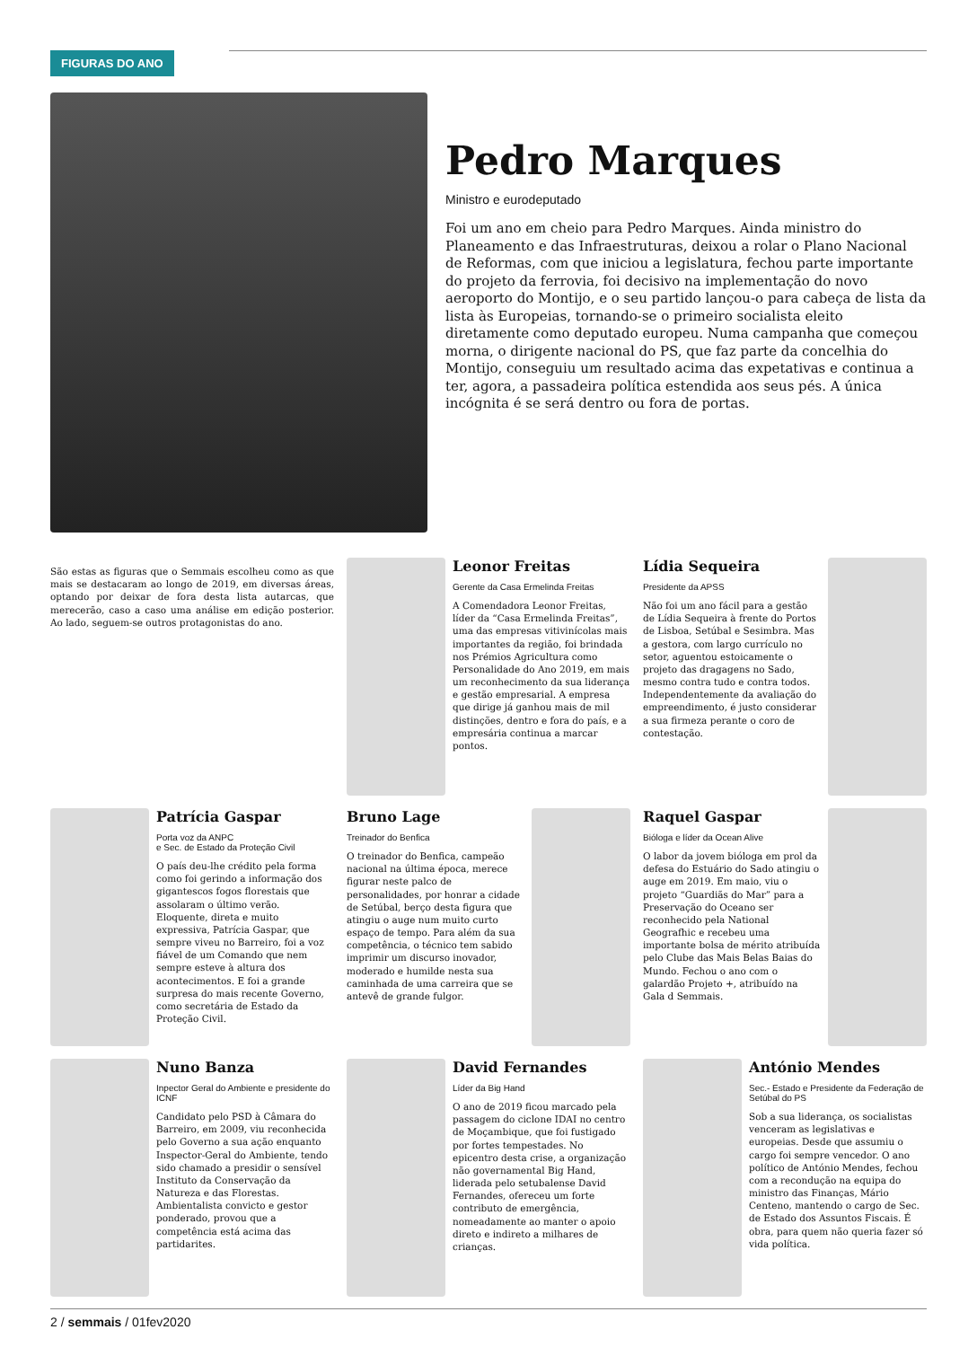FIGURAS DO ANO
Pedro Marques
Ministro e eurodeputado
Foi um ano em cheio para Pedro Marques. Ainda ministro do Planeamento e das Infraestruturas, deixou a rolar o Plano Nacional de Reformas, com que iniciou a legislatura, fechou parte importante do projeto da ferrovia, foi decisivo na implementação do novo aeroporto do Montijo, e o seu partido lançou-o para cabeça de lista da lista às Europeias, tornando-se o primeiro socialista eleito diretamente como deputado europeu. Numa campanha que começou morna, o dirigente nacional do PS, que faz parte da concelhia do Montijo, conseguiu um resultado acima das expetativas e continua a ter, agora, a passadeira política estendida aos seus pés. A única incógnita é se será dentro ou fora de portas.
São estas as figuras que o Semmais escolheu como as que mais se destacaram ao longo de 2019, em diversas áreas, optando por deixar de fora desta lista autarcas, que merecerão, caso a caso uma análise em edição posterior. Ao lado, seguem-se outros protagonistas do ano.
Leonor Freitas
Gerente da Casa Ermelinda Freitas
A Comendadora Leonor Freitas, líder da “Casa Ermelinda Freitas”, uma das empresas vitivinícolas mais importantes da região, foi brindada nos Prémios Agricultura como Personalidade do Ano 2019, em mais um reconhecimento da sua liderança e gestão empresarial. A empresa que dirige já ganhou mais de mil distinções, dentro e fora do país, e a empresária continua a marcar pontos.
Lídia Sequeira
Presidente da APSS
Não foi um ano fácil para a gestão de Lídia Sequeira à frente do Portos de Lisboa, Setúbal e Sesimbra. Mas a gestora, com largo currículo no setor, aguentou estoicamente o projeto das dragagens no Sado, mesmo contra tudo e contra todos. Independentemente da avaliação do empreendimento, é justo considerar a sua firmeza perante o coro de contestação.
Patrícia Gaspar
Porta voz da ANPC
e Sec. de Estado da Proteção Civil
O país deu-lhe crédito pela forma como foi gerindo a informação dos gigantescos fogos florestais que assolaram o último verão. Eloquente, direta e muito expressiva, Patrícia Gaspar, que sempre viveu no Barreiro, foi a voz fiável de um Comando que nem sempre esteve à altura dos acontecimentos. E foi a grande surpresa do mais recente Governo, como secretária de Estado da Proteção Civil.
Bruno Lage
Treinador do Benfica
O treinador do Benfica, campeão nacional na última época, merece figurar neste palco de personalidades, por honrar a cidade de Setúbal, berço desta figura que atingiu o auge num muito curto espaço de tempo. Para além da sua competência, o técnico tem sabido imprimir um discurso inovador, moderado e humilde nesta sua caminhada de uma carreira que se antevê de grande fulgor.
Raquel Gaspar
Bióloga e líder da Ocean Alive
O labor da jovem bióloga em prol da defesa do Estuário do Sado atingiu o auge em 2019. Em maio, viu o projeto “Guardiãs do Mar” para a Preservação do Oceano ser reconhecido pela National Geografhic e recebeu uma importante bolsa de mérito atribuída pelo Clube das Mais Belas Baias do Mundo. Fechou o ano com o galardão Projeto +, atribuído na Gala d Semmais.
Nuno Banza
Inpector Geral do Ambiente e presidente do ICNF
Candidato pelo PSD à Câmara do Barreiro, em 2009, viu reconhecida pelo Governo a sua ação enquanto Inspector-Geral do Ambiente, tendo sido chamado a presidir o sensível Instituto da Conservação da Natureza e das Florestas. Ambientalista convicto e gestor ponderado, provou que a competência está acima das partidarites.
David Fernandes
Líder da Big Hand
O ano de 2019 ficou marcado pela passagem do ciclone IDAI no centro de Moçambique, que foi fustigado por fortes tempestades. No epicentro desta crise, a organização não governamental Big Hand, liderada pelo setubalense David Fernandes, ofereceu um forte contributo de emergência, nomeadamente ao manter o apoio direto e indireto a milhares de crianças.
António Mendes
Sec.- Estado e Presidente da Federação de Setúbal do PS
Sob a sua liderança, os socialistas venceram as legislativas e europeias. Desde que assumiu o cargo foi sempre vencedor. O ano político de António Mendes, fechou com a recondução na equipa do ministro das Finanças, Mário Centeno, mantendo o cargo de Sec. de Estado dos Assuntos Fiscais. É obra, para quem não queria fazer só vida política.
2 / semmais / 01fev2020